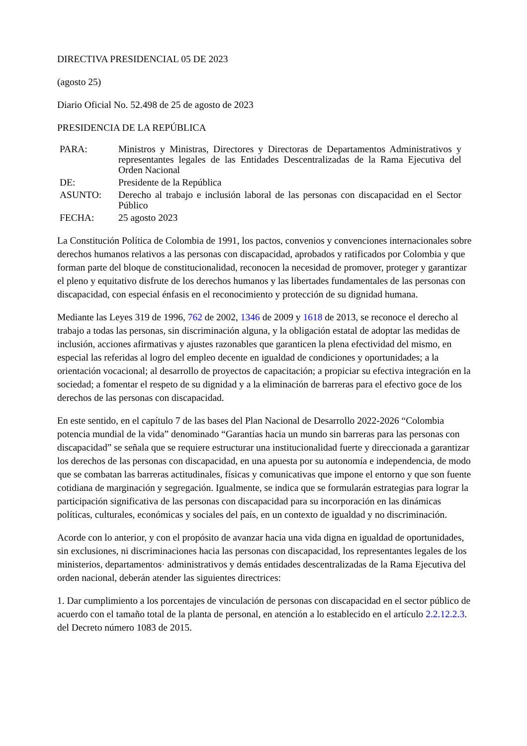DIRECTIVA PRESIDENCIAL 05 DE 2023
(agosto 25)
Diario Oficial No. 52.498 de 25 de agosto de 2023
PRESIDENCIA DE LA REPÚBLICA
| PARA: | Ministros y Ministras, Directores y Directoras de Departamentos Administrativos y representantes legales de las Entidades Descentralizadas de la Rama Ejecutiva del Orden Nacional |
| DE: | Presidente de la República |
| ASUNTO: | Derecho al trabajo e inclusión laboral de las personas con discapacidad en el Sector Público |
| FECHA: | 25 agosto 2023 |
La Constitución Política de Colombia de 1991, los pactos, convenios y convenciones internacionales sobre derechos humanos relativos a las personas con discapacidad, aprobados y ratificados por Colombia y que forman parte del bloque de constitucionalidad, reconocen la necesidad de promover, proteger y garantizar el pleno y equitativo disfrute de los derechos humanos y las libertades fundamentales de las personas con discapacidad, con especial énfasis en el reconocimiento y protección de su dignidad humana.
Mediante las Leyes 319 de 1996, 762 de 2002, 1346 de 2009 y 1618 de 2013, se reconoce el derecho al trabajo a todas las personas, sin discriminación alguna, y la obligación estatal de adoptar las medidas de inclusión, acciones afirmativas y ajustes razonables que garanticen la plena efectividad del mismo, en especial las referidas al logro del empleo decente en igualdad de condiciones y oportunidades; a la orientación vocacional; al desarrollo de proyectos de capacitación; a propiciar su efectiva integración en la sociedad; a fomentar el respeto de su dignidad y a la eliminación de barreras para el efectivo goce de los derechos de las personas con discapacidad.
En este sentido, en el capítulo 7 de las bases del Plan Nacional de Desarrollo 2022-2026 “Colombia potencia mundial de la vida” denominado “Garantías hacia un mundo sin barreras para las personas con discapacidad” se señala que se requiere estructurar una institucionalidad fuerte y direccionada a garantizar los derechos de las personas con discapacidad, en una apuesta por su autonomía e independencia, de modo que se combatan las barreras actitudinales, físicas y comunicativas que impone el entorno y que son fuente cotidiana de marginación y segregación. Igualmente, se indica que se formularán estrategias para lograr la participación significativa de las personas con discapacidad para su incorporación en las dinámicas políticas, culturales, económicas y sociales del país, en un contexto de igualdad y no discriminación.
Acorde con lo anterior, y con el propósito de avanzar hacia una vida digna en igualdad de oportunidades, sin exclusiones, ni discriminaciones hacia las personas con discapacidad, los representantes legales de los ministerios, departamentos· administrativos y demás entidades descentralizadas de la Rama Ejecutiva del orden nacional, deberán atender las siguientes directrices:
1. Dar cumplimiento a los porcentajes de vinculación de personas con discapacidad en el sector público de acuerdo con el tamaño total de la planta de personal, en atención a lo establecido en el artículo 2.2.12.2.3. del Decreto número 1083 de 2015.